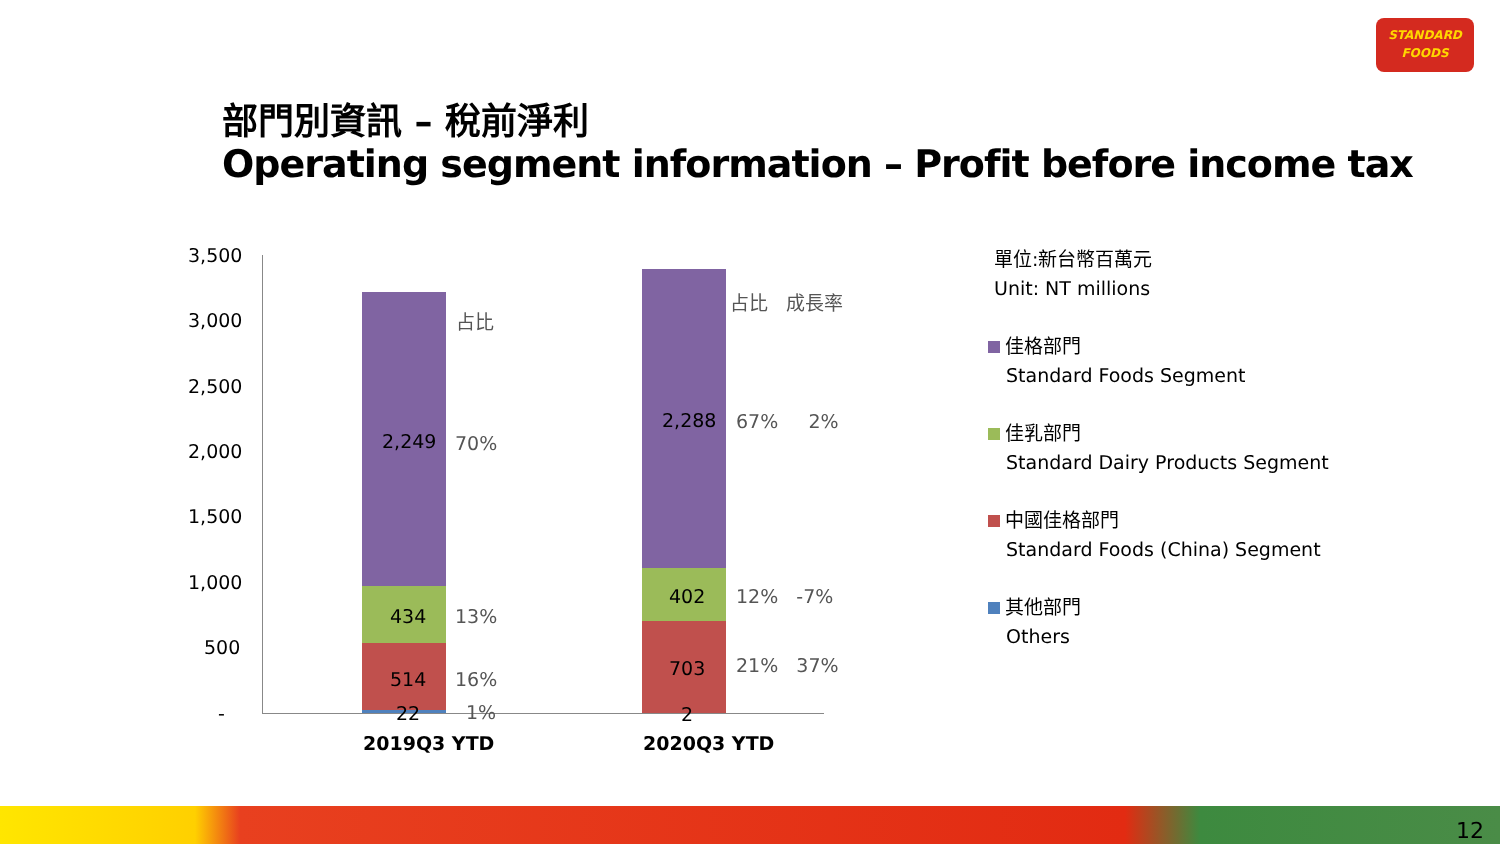STANDARD
FOODS
部門別資訊 – 稅前淨利
Operating segment information – Profit before income tax
3,500
3,000
2,500
2,000
1,500
1,000
500
-
2,249
434
514
22
占比
70%
13%
16%
1%
2,288
402
703
2
占比 成長率
67% 2%
12% -7%
21% 37%
2019Q3 YTD 2020Q3 YTD
單位:新台幣百萬元
Unit: NT millions
佳格部門
Standard Foods Segment
佳乳部門
Standard Dairy Products Segment
中國佳格部門
Standard Foods (China) Segment
其他部門
Others
12